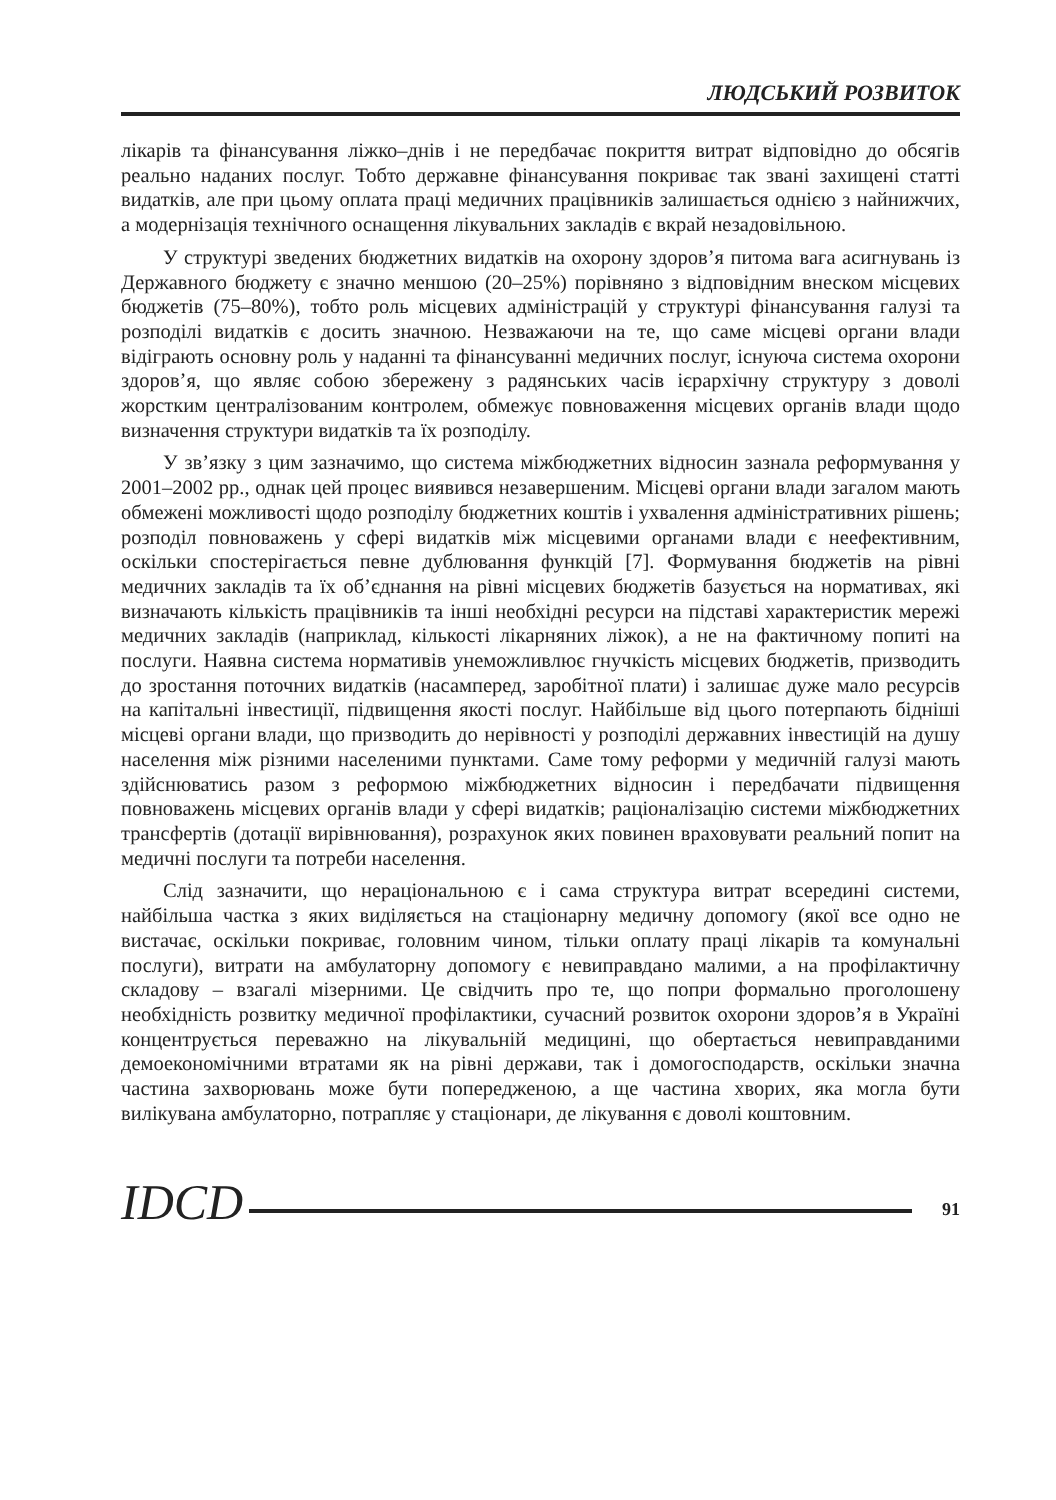ЛЮДСЬКИЙ РОЗВИТОК
лікарів та фінансування ліжко–днів і не передбачає покриття витрат відповідно до обсягів реально наданих послуг. Тобто державне фінансування покриває так звані захищені статті видатків, але при цьому оплата праці медичних працівників залишається однією з найнижчих, а модернізація технічного оснащення лікувальних закладів є вкрай незадовільною.
У структурі зведених бюджетних видатків на охорону здоров’я питома вага асигнувань із Державного бюджету є значно меншою (20–25%) порівняно з відповідним внеском місцевих бюджетів (75–80%), тобто роль місцевих адміністрацій у структурі фінансування галузі та розподілі видатків є досить значною. Незважаючи на те, що саме місцеві органи влади відіграють основну роль у наданні та фінансуванні медичних послуг, існуюча система охорони здоров’я, що являє собою збережену з радянських часів ієрархічну структуру з доволі жорстким централізованим контролем, обмежує повноваження місцевих органів влади щодо визначення структури видатків та їх розподілу.
У зв’язку з цим зазначимо, що система міжбюджетних відносин зазнала реформування у 2001–2002 рр., однак цей процес виявився незавершеним. Місцеві органи влади загалом мають обмежені можливості щодо розподілу бюджетних коштів і ухвалення адміністративних рішень; розподіл повноважень у сфері видатків між місцевими органами влади є неефективним, оскільки спостерігається певне дублювання функцій [7]. Формування бюджетів на рівні медичних закладів та їх об’єднання на рівні місцевих бюджетів базується на нормативах, які визначають кількість працівників та інші необхідні ресурси на підставі характеристик мережі медичних закладів (наприклад, кількості лікарняних ліжок), а не на фактичному попиті на послуги. Наявна система нормативів унеможливлює гнучкість місцевих бюджетів, призводить до зростання поточних видатків (насамперед, заробітної плати) і залишає дуже мало ресурсів на капітальні інвестиції, підвищення якості послуг. Найбільше від цього потерпають бідніші місцеві органи влади, що призводить до нерівності у розподілі державних інвестицій на душу населення між різними населеними пунктами. Саме тому реформи у медичній галузі мають здійснюватись разом з реформою міжбюджетних відносин і передбачати підвищення повноважень місцевих органів влади у сфері видатків; раціоналізацію системи міжбюджетних трансфертів (дотації вирівнювання), розрахунок яких повинен враховувати реальний попит на медичні послуги та потреби населення.
Слід зазначити, що нераціональною є і сама структура витрат всередині системи, найбільша частка з яких виділяється на стаціонарну медичну допомогу (якої все одно не вистачає, оскільки покриває, головним чином, тільки оплату праці лікарів та комунальні послуги), витрати на амбулаторну допомогу є невиправдано малими, а на профілактичну складову – взагалі мізерними. Це свідчить про те, що попри формально проголошену необхідність розвитку медичної профілактики, сучасний розвиток охорони здоров’я в Україні концентрується переважно на лікувальній медицині, що обертається невиправданими демоекономічними втратами як на рівні держави, так і домогосподарств, оскільки значна частина захворювань може бути попередженою, а ще частина хворих, яка могла бути вилікувана амбулаторно, потрапляє у стаціонари, де лікування є доволі коштовним.
IDCD 91